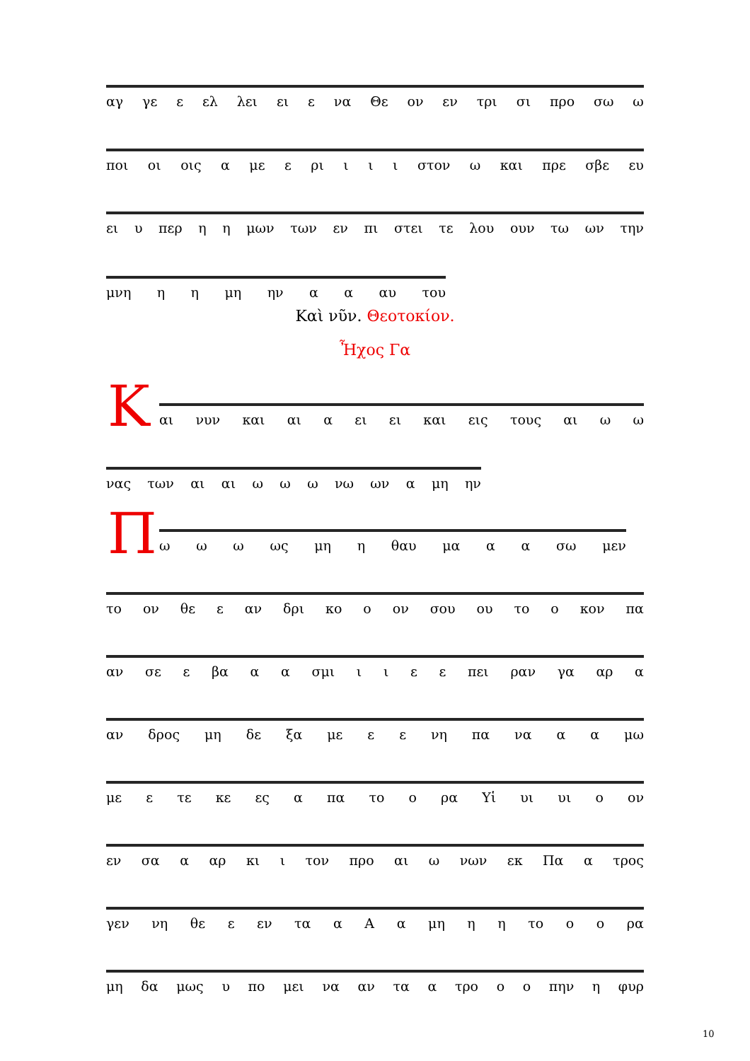αγ γε ε ελ λει ει ε να Θε ον εν τρι σι προ σω ω
ποι οι οις α με ε ρι ι ι ι στον ω και πρε σβε ευ
ει υ περ η η μων των εν πι στει τε λου ουν τω ων την
μνη η η μη ην α α αυ του
Καὶ νῦν. Θεοτοκίον.
Ἦχος Γα
Κ αι νυν και αι α ει ει και εις τους αι ω ω
νας των αι αι ω ω ω νω ων α μη ην
Π ω ω ω ως μη η θαυ μα α α σω μεν
το ον θε ε αν δρι κο ο ον σου ου το ο κον πα
αν σε ε βα α α σμι ιιεε πει ραν γα αρ α
αν δρος μη δε ξα με ε ε νη πα να α α μω
με ε τε κε ες α πα το ο ρα Υἱ υι υι ο ον
εν σα α αρ κι ι τον προ αι ω νων εκ Πα α τρος
γεν νη θε ε εν τα α Α α μη η η το ο ο ρα
μη δα μως υ πο μει να αν τα α τρο ο ο πην η φυρ
10